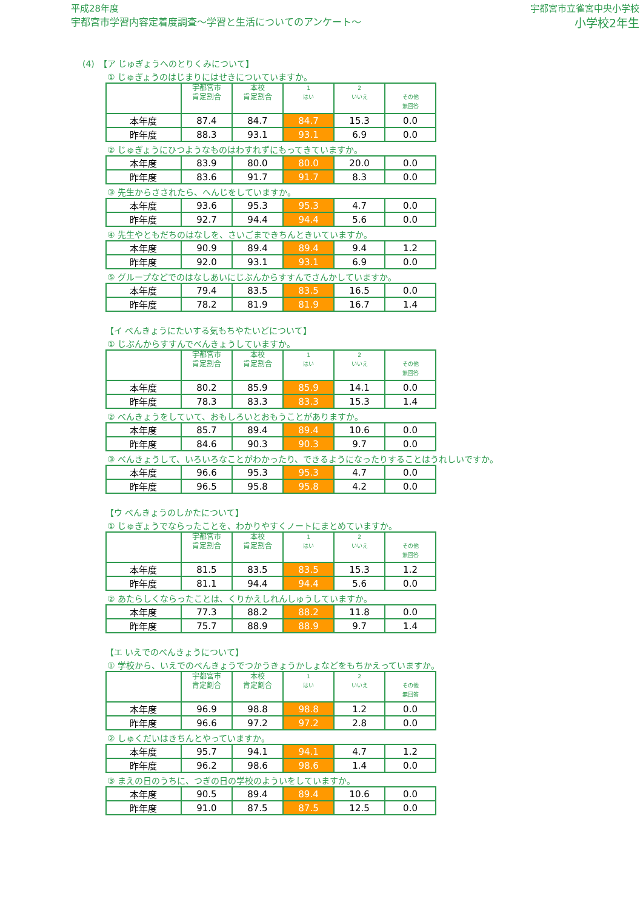平成28年度
宇都宮市学習内容定着度調査～学習と生活についてのアンケート～
宇都宮市立雀宮中央小学校
小学校2年生
(4)　【ア じゅぎょうへのとりくみについて】
① じゅぎょうのはじまりにはせきについていますか。
| | 宇都宮市 肯定割合 | 本校 肯定割合 | 1 はい | 2 いいえ | その他 無回答 |
| 本年度 | 87.4 | 84.7 | 84.7 | 15.3 | 0.0 |
| 昨年度 | 88.3 | 93.1 | 93.1 | 6.9 | 0.0 |
② じゅぎょうにひつようなものはわすれずにもってきていますか。
| 本年度 | 83.9 | 80.0 | 80.0 | 20.0 | 0.0 |
| 昨年度 | 83.6 | 91.7 | 91.7 | 8.3 | 0.0 |
③ 先生からさされたら、へんじをしていますか。
| 本年度 | 93.6 | 95.3 | 95.3 | 4.7 | 0.0 |
| 昨年度 | 92.7 | 94.4 | 94.4 | 5.6 | 0.0 |
④ 先生やともだちのはなしを、さいごまできちんときいていますか。
| 本年度 | 90.9 | 89.4 | 89.4 | 9.4 | 1.2 |
| 昨年度 | 92.0 | 93.1 | 93.1 | 6.9 | 0.0 |
⑤ グループなどでのはなしあいにじぶんからすすんでさんかしていますか。
| 本年度 | 79.4 | 83.5 | 83.5 | 16.5 | 0.0 |
| 昨年度 | 78.2 | 81.9 | 81.9 | 16.7 | 1.4 |
【イ べんきょうにたいする気もちやたいどについて】
① じぶんからすすんでべんきょうしていますか。
| | 宇都宮市 肯定割合 | 本校 肯定割合 | 1 はい | 2 いいえ | その他 無回答 |
| 本年度 | 80.2 | 85.9 | 85.9 | 14.1 | 0.0 |
| 昨年度 | 78.3 | 83.3 | 83.3 | 15.3 | 1.4 |
② べんきょうをしていて、おもしろいとおもうことがありますか。
| 本年度 | 85.7 | 89.4 | 89.4 | 10.6 | 0.0 |
| 昨年度 | 84.6 | 90.3 | 90.3 | 9.7 | 0.0 |
③ べんきょうして、いろいろなことがわかったり、できるようになったりすることはうれしいですか。
| 本年度 | 96.6 | 95.3 | 95.3 | 4.7 | 0.0 |
| 昨年度 | 96.5 | 95.8 | 95.8 | 4.2 | 0.0 |
【ウ べんきょうのしかたについて】
① じゅぎょうでならったことを、わかりやすくノートにまとめていますか。
| | 宇都宮市 肯定割合 | 本校 肯定割合 | 1 はい | 2 いいえ | その他 無回答 |
| 本年度 | 81.5 | 83.5 | 83.5 | 15.3 | 1.2 |
| 昨年度 | 81.1 | 94.4 | 94.4 | 5.6 | 0.0 |
② あたらしくならったことは、くりかえしれんしゅうしていますか。
| 本年度 | 77.3 | 88.2 | 88.2 | 11.8 | 0.0 |
| 昨年度 | 75.7 | 88.9 | 88.9 | 9.7 | 1.4 |
【エ いえでのべんきょうについて】
① 学校から、いえでのべんきょうでつかうきょうかしょなどをもちかえっていますか。
| | 宇都宮市 肯定割合 | 本校 肯定割合 | 1 はい | 2 いいえ | その他 無回答 |
| 本年度 | 96.9 | 98.8 | 98.8 | 1.2 | 0.0 |
| 昨年度 | 96.6 | 97.2 | 97.2 | 2.8 | 0.0 |
② しゅくだいはきちんとやっていますか。
| 本年度 | 95.7 | 94.1 | 94.1 | 4.7 | 1.2 |
| 昨年度 | 96.2 | 98.6 | 98.6 | 1.4 | 0.0 |
③ まえの日のうちに、つぎの日の学校のよういをしていますか。
| 本年度 | 90.5 | 89.4 | 89.4 | 10.6 | 0.0 |
| 昨年度 | 91.0 | 87.5 | 87.5 | 12.5 | 0.0 |